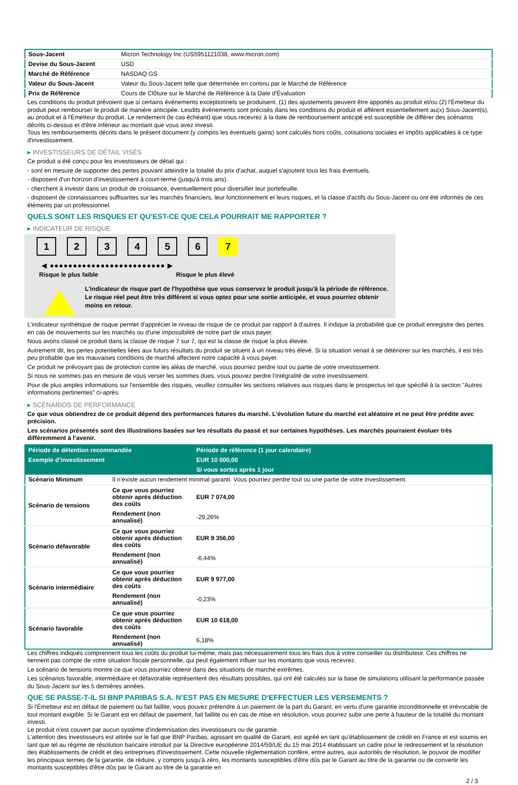| Sous-Jacent | Micron Technology Inc (US5951121038, www.micron.com) |
| Devise du Sous-Jacent | USD |
| Marché de Référence | NASDAQ GS |
| Valeur du Sous-Jacent | Valeur du Sous-Jacent telle que déterminée en continu par le Marché de Référence |
| Prix de Référence | Cours de Clôture sur le Marché de Référence à la Date d'Évaluation |
Les conditions du produit prévoient que si certains événements exceptionnels se produisent, (1) des ajustements peuvent être apportés au produit et/ou (2) l'Émetteur du produit peut rembourser le produit de manière anticipée. Lesdits événements sont précisés dans les conditions du produit et afférent essentiellement au(x) Sous-Jacent(s), au produit et à l'Émetteur du produit. Le rendement (le cas échéant) que vous recevrez à la date de remboursement anticipé est susceptible de différer des scénarios décrits ci-dessus et d'être inférieur au montant que vous avez investi.
Tous les remboursements décrits dans le présent document (y compris les éventuels gains) sont calculés hors coûts, cotisations sociales et impôts applicables à ce type d'investissement.
▸ INVESTISSEURS DE DÉTAIL VISÉS
Ce produit a été conçu pour les investisseurs de détail qui :
- sont en mesure de supporter des pertes pouvant atteindre la totalité du prix d'achat, auquel s'ajoutent tous les frais éventuels.
- disposent d'un horizon d'investissement à court-terme (jusqu'à trois ans).
- cherchent à investir dans un produit de croissance, éventuellement pour diversifier leur portefeuille.
- disposent de connaissances suffisantes sur les marchés financiers, leur fonctionnement et leurs risques, et la classe d'actifs du Sous-Jacent ou ont été informés de ces éléments par un professionnel.
QUELS SONT LES RISQUES ET QU’EST-CE QUE CELA POURRAIT ME RAPPORTER ?
▸ INDICATEUR DE RISQUE
123456 7
◀ ●●●●●●●●●●●●●●●●●●●●●●●●● ▶
Risque le plus faible Risque le plus élevé
L'indicateur de risque part de l'hypothèse que vous conservez le produit jusqu'à la période de référence.
Le risque réel peut être très différent si vous optez pour une sortie anticipée, et vous pourriez obtenir moins en retour.
L'indicateur synthétique de risque permet d'apprécier le niveau de risque de ce produit par rapport à d'autres. Il indique la probabilité que ce produit enregistre des pertes en cas de mouvements sur les marchés ou d'une impossibilité de notre part de vous payer.
Nous avons classé ce produit dans la classe de risque 7 sur 7, qui est la classe de risque la plus élevée.
Autrement dit, les pertes potentielles liées aux futurs résultats du produit se situent à un niveau très élevé. Si la situation venait à se détériorer sur les marchés, il est très peu probable que les mauvaises conditions de marché affectent notre capacité à vous payer.
Ce produit ne prévoyant pas de protection contre les aléas de marché, vous pourriez perdre tout ou partie de votre investissement.
Si nous ne sommes pas en mesure de vous verser les sommes dues, vous pouvez perdre l'intégralité de votre investissement.
Pour de plus amples informations sur l'ensemble des risques, veuillez consulter les sections relatives aux risques dans le prospectus tel que spécifié à la section "Autres informations pertinentes" ci-après.
▸ SCÉNARIOS DE PERFORMANCE
Ce que vous obtiendrez de ce produit dépend des performances futures du marché. L’évolution future du marché est aléatoire et ne peut être prédite avec précision.
Les scénarios présentés sont des illustrations basées sur les résultats du passé et sur certaines hypothèses. Les marchés pourraient évoluer très différemment à l’avenir.
| Période de détention recommandée | | Période de référence (1 jour calendaire) |
| --- | --- | --- |
| Exemple d’investissement | | EUR 10 000,00 |
| | | Si vous sortez après 1 jour |
| Scénario Minimum | Il n’existe aucun rendement minimal garanti. Vous pourriez perdre tout ou une partie de votre investissement. | |
| Scénario de tensions | Ce que vous pourriez obtenir après déduction des coûts | EUR 7 074,00 |
| | Rendement (non annualisé) | -29,26% |
| Scénario défavorable | Ce que vous pourriez obtenir après déduction des coûts | EUR 9 356,00 |
| | Rendement (non annualisé) | -6,44% |
| Scénario intermédiaire | Ce que vous pourriez obtenir après déduction des coûts | EUR 9 977,00 |
| | Rendement (non annualisé) | -0,23% |
| Scénario favorable | Ce que vous pourriez obtenir après déduction des coûts | EUR 10 618,00 |
| | Rendement (non annualisé) | 6,18% |
Les chiffres indiqués comprennent tous les coûts du produit lui-même, mais pas nécessairement tous les frais dus à votre conseiller ou distributeur. Ces chiffres ne tiennent pas compte de votre situation fiscale personnelle, qui peut également influer sur les montants que vous recevrez.
Le scénario de tensions montre ce que vous pourriez obtenir dans des situations de marché extrêmes.
Les scénarios favorable, intermédiaire et défavorable représentent des résultats possibles, qui ont été calculés sur la base de simulations utilisant la performance passée du Sous-Jacent sur les 5 dernières années.
QUE SE PASSE-T-IL SI BNP PARIBAS S.A. N’EST PAS EN MESURE D’EFFECTUER LES VERSEMENTS ?
Si l'Émetteur est en défaut de paiement ou fait faillite, vous pouvez prétendre à un paiement de la part du Garant, en vertu d'une garantie inconditionnelle et irrévocable de tout montant exigible. Si le Garant est en défaut de paiement, fait faillite ou en cas de mise en résolution, vous pourrez subir une perte à hauteur de la totalité du montant investi.
Le produit n'est couvert par aucun système d'indemnisation des investisseurs ou de garantie.
L'attention des investisseurs est attirée sur le fait que BNP Paribas, agissant en qualité de Garant, est agréé en tant qu'établissement de crédit en France et est soumis en tant que tel au régime de résolution bancaire introduit par la Directive européenne 2014/59/UE du 15 mai 2014 établissant un cadre pour le redressement et la résolution des établissements de crédit et des entreprises d'investissement. Cette nouvelle réglementation confère, entre autres, aux autorités de résolution, le pouvoir de modifier les principaux termes de la garantie, de réduire, y compris jusqu'à zéro, les montants susceptibles d'être dûs par le Garant au titre de la garantie ou de convertir les montants susceptibles d'être dûs par le Garant au titre de la garantie en
2 / 3